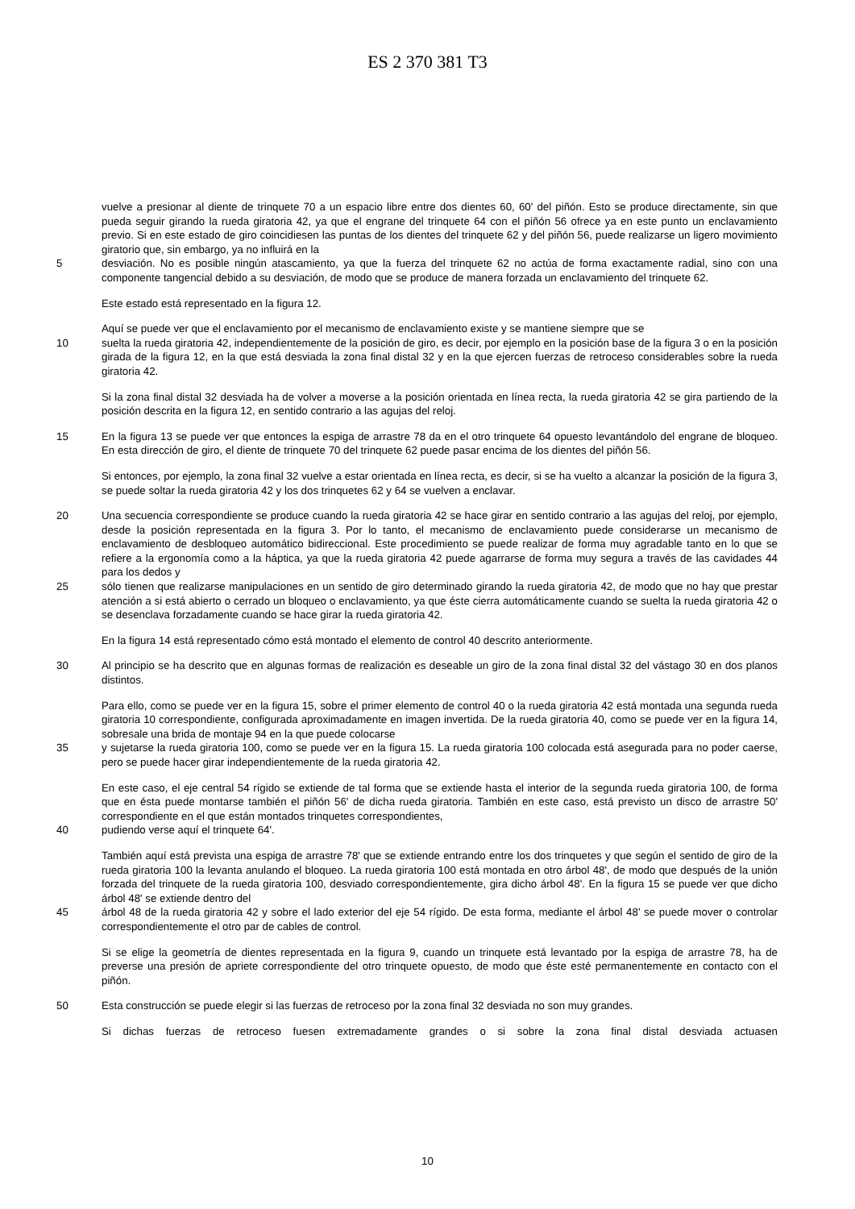ES 2 370 381 T3
vuelve a presionar al diente de trinquete 70 a un espacio libre entre dos dientes 60, 60' del piñón. Esto se produce directamente, sin que pueda seguir girando la rueda giratoria 42, ya que el engrane del trinquete 64 con el piñón 56 ofrece ya en este punto un enclavamiento previo. Si en este estado de giro coincidiesen las puntas de los dientes del trinquete 62 y del piñón 56, puede realizarse un ligero movimiento giratorio que, sin embargo, ya no influirá en la
5 desviación. No es posible ningún atascamiento, ya que la fuerza del trinquete 62 no actúa de forma exactamente radial, sino con una componente tangencial debido a su desviación, de modo que se produce de manera forzada un enclavamiento del trinquete 62.
Este estado está representado en la figura 12.
Aquí se puede ver que el enclavamiento por el mecanismo de enclavamiento existe y se mantiene siempre que se
10 suelta la rueda giratoria 42, independientemente de la posición de giro, es decir, por ejemplo en la posición base de la figura 3 o en la posición girada de la figura 12, en la que está desviada la zona final distal 32 y en la que ejercen fuerzas de retroceso considerables sobre la rueda giratoria 42.
Si la zona final distal 32 desviada ha de volver a moverse a la posición orientada en línea recta, la rueda giratoria 42 se gira partiendo de la posición descrita en la figura 12, en sentido contrario a las agujas del reloj.
15 En la figura 13 se puede ver que entonces la espiga de arrastre 78 da en el otro trinquete 64 opuesto levantándolo del engrane de bloqueo. En esta dirección de giro, el diente de trinquete 70 del trinquete 62 puede pasar encima de los dientes del piñón 56.
Si entonces, por ejemplo, la zona final 32 vuelve a estar orientada en línea recta, es decir, si se ha vuelto a alcanzar la posición de la figura 3, se puede soltar la rueda giratoria 42 y los dos trinquetes 62 y 64 se vuelven a enclavar.
20 Una secuencia correspondiente se produce cuando la rueda giratoria 42 se hace girar en sentido contrario a las agujas del reloj, por ejemplo, desde la posición representada en la figura 3. Por lo tanto, el mecanismo de enclavamiento puede considerarse un mecanismo de enclavamiento de desbloqueo automático bidireccional. Este procedimiento se puede realizar de forma muy agradable tanto en lo que se refiere a la ergonomía como a la háptica, ya que la rueda giratoria 42 puede agarrarse de forma muy segura a través de las cavidades 44 para los dedos y
25 sólo tienen que realizarse manipulaciones en un sentido de giro determinado girando la rueda giratoria 42, de modo que no hay que prestar atención a si está abierto o cerrado un bloqueo o enclavamiento, ya que éste cierra automáticamente cuando se suelta la rueda giratoria 42 o se desenclava forzadamente cuando se hace girar la rueda giratoria 42.
En la figura 14 está representado cómo está montado el elemento de control 40 descrito anteriormente.
30 Al principio se ha descrito que en algunas formas de realización es deseable un giro de la zona final distal 32 del vástago 30 en dos planos distintos.
Para ello, como se puede ver en la figura 15, sobre el primer elemento de control 40 o la rueda giratoria 42 está montada una segunda rueda giratoria 10 correspondiente, configurada aproximadamente en imagen invertida. De la rueda giratoria 40, como se puede ver en la figura 14, sobresale una brida de montaje 94 en la que puede colocarse
35 y sujetarse la rueda giratoria 100, como se puede ver en la figura 15. La rueda giratoria 100 colocada está asegurada para no poder caerse, pero se puede hacer girar independientemente de la rueda giratoria 42.
En este caso, el eje central 54 rígido se extiende de tal forma que se extiende hasta el interior de la segunda rueda giratoria 100, de forma que en ésta puede montarse también el piñón 56' de dicha rueda giratoria. También en este caso, está previsto un disco de arrastre 50' correspondiente en el que están montados trinquetes correspondientes,
40 pudiendo verse aquí el trinquete 64'.
También aquí está prevista una espiga de arrastre 78' que se extiende entrando entre los dos trinquetes y que según el sentido de giro de la rueda giratoria 100 la levanta anulando el bloqueo. La rueda giratoria 100 está montada en otro árbol 48', de modo que después de la unión forzada del trinquete de la rueda giratoria 100, desviado correspondientemente, gira dicho árbol 48'. En la figura 15 se puede ver que dicho árbol 48' se extiende dentro del
45 árbol 48 de la rueda giratoria 42 y sobre el lado exterior del eje 54 rígido. De esta forma, mediante el árbol 48' se puede mover o controlar correspondientemente el otro par de cables de control.
Si se elige la geometría de dientes representada en la figura 9, cuando un trinquete está levantado por la espiga de arrastre 78, ha de preverse una presión de apriete correspondiente del otro trinquete opuesto, de modo que éste esté permanentemente en contacto con el piñón.
50 Esta construcción se puede elegir si las fuerzas de retroceso por la zona final 32 desviada no son muy grandes.
Si dichas fuerzas de retroceso fuesen extremadamente grandes o si sobre la zona final distal desviada actuasen
10